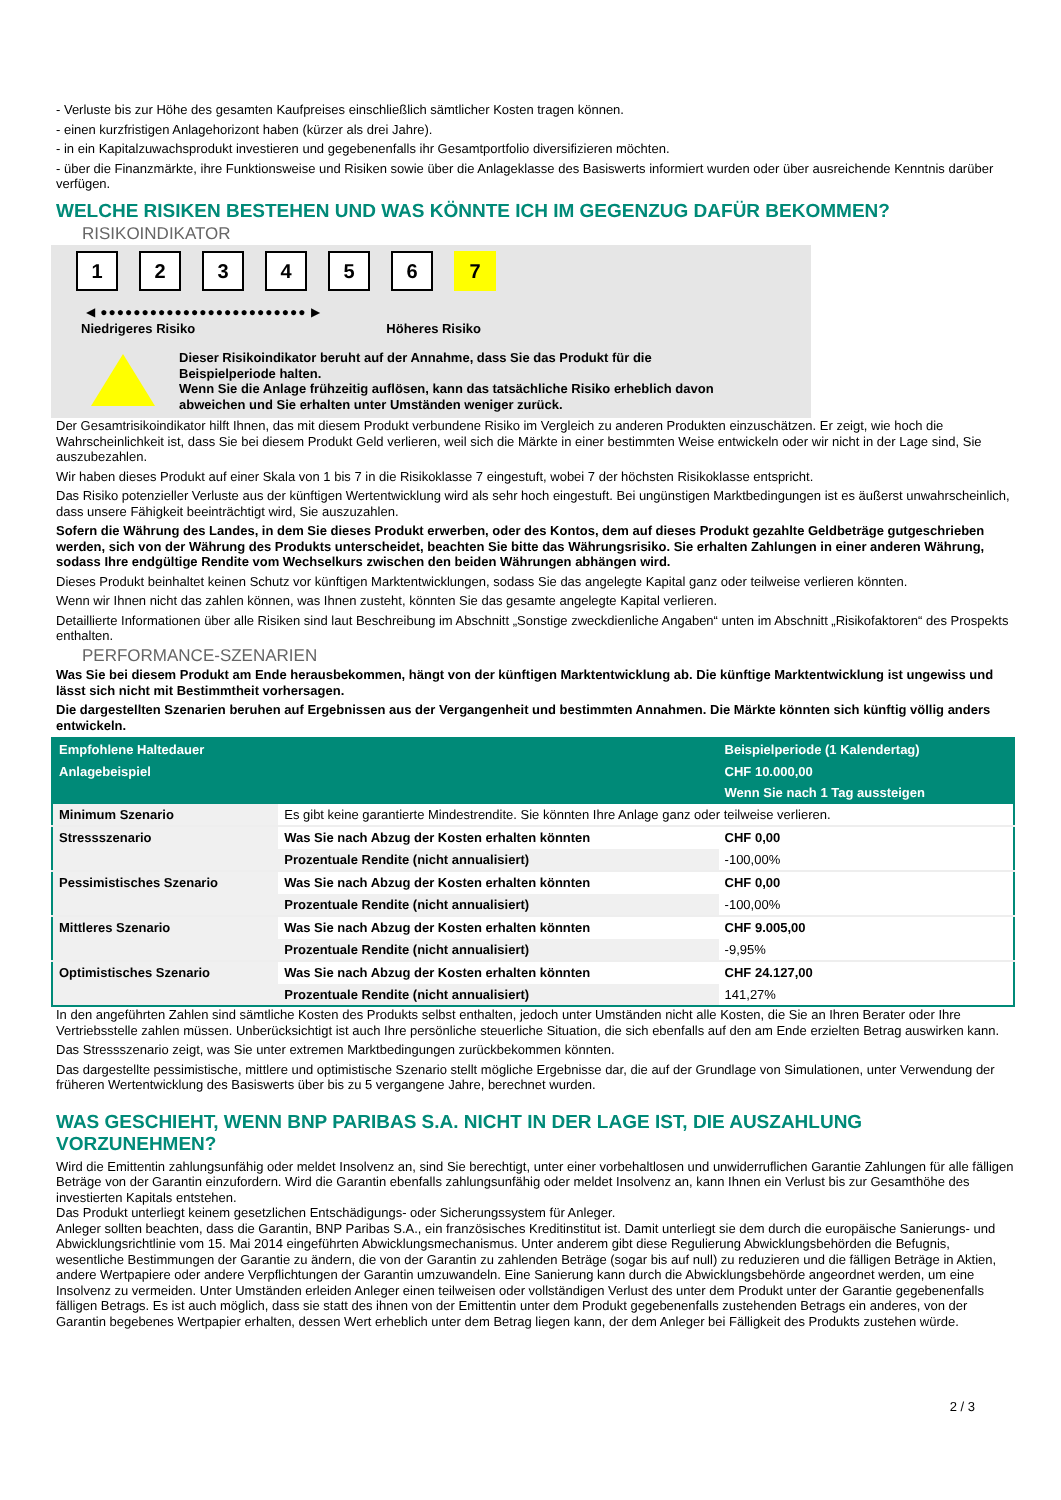- Verluste bis zur Höhe des gesamten Kaufpreises einschließlich sämtlicher Kosten tragen können.
- einen kurzfristigen Anlagehorizont haben (kürzer als drei Jahre).
- in ein Kapitalzuwachsprodukt investieren und gegebenenfalls ihr Gesamtportfolio diversifizieren möchten.
- über die Finanzmärkte, ihre Funktionsweise und Risiken sowie über die Anlageklasse des Basiswerts informiert wurden oder über ausreichende Kenntnis darüber verfügen.
WELCHE RISIKEN BESTEHEN UND WAS KÖNNTE ICH IM GEGENZUG DAFÜR BEKOMMEN?
RISIKOINDIKATOR
1 2 3 4 5 6 7
◀ ●●●●●●●●●●●●●●●●●●●●●●●●● ▶
Niedrigeres Risiko Höheres Risiko
Dieser Risikoindikator beruht auf der Annahme, dass Sie das Produkt für die
Beispielperiode halten.
Wenn Sie die Anlage frühzeitig auflösen, kann das tatsächliche Risiko erheblich davon
abweichen und Sie erhalten unter Umständen weniger zurück.
Der Gesamtrisikoindikator hilft Ihnen, das mit diesem Produkt verbundene Risiko im Vergleich zu anderen Produkten einzuschätzen. Er zeigt, wie hoch die Wahrscheinlichkeit ist, dass Sie bei diesem Produkt Geld verlieren, weil sich die Märkte in einer bestimmten Weise entwickeln oder wir nicht in der Lage sind, Sie auszubezahlen.
Wir haben dieses Produkt auf einer Skala von 1 bis 7 in die Risikoklasse 7 eingestuft, wobei 7 der höchsten Risikoklasse entspricht.
Das Risiko potenzieller Verluste aus der künftigen Wertentwicklung wird als sehr hoch eingestuft. Bei ungünstigen Marktbedingungen ist es äußerst unwahrscheinlich, dass unsere Fähigkeit beeinträchtigt wird, Sie auszuzahlen.
Sofern die Währung des Landes, in dem Sie dieses Produkt erwerben, oder des Kontos, dem auf dieses Produkt gezahlte Geldbeträge gutgeschrieben werden, sich von der Währung des Produkts unterscheidet, beachten Sie bitte das Währungsrisiko. Sie erhalten Zahlungen in einer anderen Währung, sodass Ihre endgültige Rendite vom Wechselkurs zwischen den beiden Währungen abhängen wird.
Dieses Produkt beinhaltet keinen Schutz vor künftigen Marktentwicklungen, sodass Sie das angelegte Kapital ganz oder teilweise verlieren könnten.
Wenn wir Ihnen nicht das zahlen können, was Ihnen zusteht, könnten Sie das gesamte angelegte Kapital verlieren.
Detaillierte Informationen über alle Risiken sind laut Beschreibung im Abschnitt „Sonstige zweckdienliche Angaben“ unten im Abschnitt „Risikofaktoren“ des Prospekts enthalten.
PERFORMANCE-SZENARIEN
Was Sie bei diesem Produkt am Ende herausbekommen, hängt von der künftigen Marktentwicklung ab. Die künftige Marktentwicklung ist ungewiss und lässt sich nicht mit Bestimmtheit vorhersagen.
Die dargestellten Szenarien beruhen auf Ergebnissen aus der Vergangenheit und bestimmten Annahmen. Die Märkte könnten sich künftig völlig anders entwickeln.
| Empfohlene Haltedauer | | Beispielperiode (1 Kalendertag) |
| --- | --- | --- |
| Anlagebeispiel | | CHF 10.000,00 |
| | | Wenn Sie nach 1 Tag aussteigen |
| Minimum Szenario | Es gibt keine garantierte Mindestrendite. Sie könnten Ihre Anlage ganz oder teilweise verlieren. | |
| Stressszenario | Was Sie nach Abzug der Kosten erhalten könnten | CHF 0,00 |
| | Prozentuale Rendite (nicht annualisiert) | -100,00% |
| Pessimistisches Szenario | Was Sie nach Abzug der Kosten erhalten könnten | CHF 0,00 |
| | Prozentuale Rendite (nicht annualisiert) | -100,00% |
| Mittleres Szenario | Was Sie nach Abzug der Kosten erhalten könnten | CHF 9.005,00 |
| | Prozentuale Rendite (nicht annualisiert) | -9,95% |
| Optimistisches Szenario | Was Sie nach Abzug der Kosten erhalten könnten | CHF 24.127,00 |
| | Prozentuale Rendite (nicht annualisiert) | 141,27% |
In den angeführten Zahlen sind sämtliche Kosten des Produkts selbst enthalten, jedoch unter Umständen nicht alle Kosten, die Sie an Ihren Berater oder Ihre Vertriebsstelle zahlen müssen. Unberücksichtigt ist auch Ihre persönliche steuerliche Situation, die sich ebenfalls auf den am Ende erzielten Betrag auswirken kann.
Das Stressszenario zeigt, was Sie unter extremen Marktbedingungen zurückbekommen könnten.
Das dargestellte pessimistische, mittlere und optimistische Szenario stellt mögliche Ergebnisse dar, die auf der Grundlage von Simulationen, unter Verwendung der früheren Wertentwicklung des Basiswerts über bis zu 5 vergangene Jahre, berechnet wurden.
WAS GESCHIEHT, WENN BNP PARIBAS S.A. NICHT IN DER LAGE IST, DIE AUSZAHLUNG VORZUNEHMEN?
Wird die Emittentin zahlungsunfähig oder meldet Insolvenz an, sind Sie berechtigt, unter einer vorbehaltlosen und unwiderruflichen Garantie Zahlungen für alle fälligen Beträge von der Garantin einzufordern. Wird die Garantin ebenfalls zahlungsunfähig oder meldet Insolvenz an, kann Ihnen ein Verlust bis zur Gesamthöhe des investierten Kapitals entstehen.
Das Produkt unterliegt keinem gesetzlichen Entschädigungs- oder Sicherungssystem für Anleger.
Anleger sollten beachten, dass die Garantin, BNP Paribas S.A., ein französisches Kreditinstitut ist. Damit unterliegt sie dem durch die europäische Sanierungs- und Abwicklungsrichtlinie vom 15. Mai 2014 eingeführten Abwicklungsmechanismus. Unter anderem gibt diese Regulierung Abwicklungsbehörden die Befugnis, wesentliche Bestimmungen der Garantie zu ändern, die von der Garantin zu zahlenden Beträge (sogar bis auf null) zu reduzieren und die fälligen Beträge in Aktien, andere Wertpapiere oder andere Verpflichtungen der Garantin umzuwandeln. Eine Sanierung kann durch die Abwicklungsbehörde angeordnet werden, um eine Insolvenz zu vermeiden. Unter Umständen erleiden Anleger einen teilweisen oder vollständigen Verlust des unter dem Produkt unter der Garantie gegebenenfalls fälligen Betrags. Es ist auch möglich, dass sie statt des ihnen von der Emittentin unter dem Produkt gegebenenfalls zustehenden Betrags ein anderes, von der Garantin begebenes Wertpapier erhalten, dessen Wert erheblich unter dem Betrag liegen kann, der dem Anleger bei Fälligkeit des Produkts zustehen würde.
2 / 3